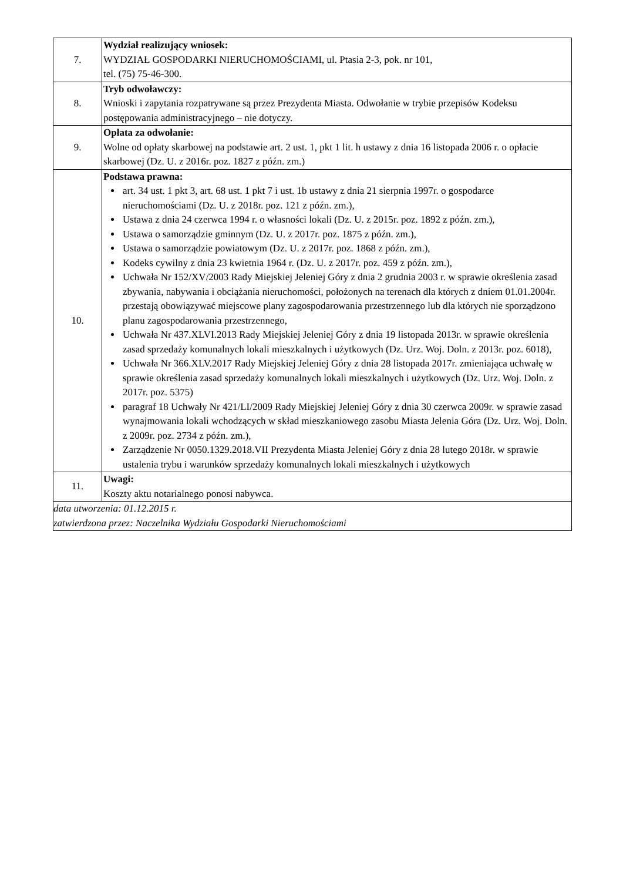| 7. | Wydział realizujący wniosek: WYDZIAŁ GOSPODARKI NIERUCHOMOŚCIAMI, ul. Ptasia 2-3, pok. nr 101, tel. (75) 75-46-300. |
| 8. | Tryb odwoławczy: Wnioski i zapytania rozpatrywane są przez Prezydenta Miasta. Odwołanie w trybie przepisów Kodeksu postępowania administracyjnego – nie dotyczy. |
| 9. | Opłata za odwołanie: Wolne od opłaty skarbowej na podstawie art. 2 ust. 1, pkt 1 lit. h ustawy z dnia 16 listopada 2006 r. o opłacie skarbowej (Dz. U. z 2016r. poz. 1827 z późn. zm.) |
| 10. | Podstawa prawna: art. 34 ust. 1 pkt 3, art. 68 ust. 1 pkt 7 i ust. 1b ustawy z dnia 21 sierpnia 1997r. o gospodarce nieruchomościami (Dz. U. z 2018r. poz. 121 z późn. zm.), Ustawa z dnia 24 czerwca 1994 r. o własności lokali (Dz. U. z 2015r. poz. 1892 z późn. zm.), Ustawa o samorządzie gminnym (Dz. U. z 2017r. poz. 1875 z późn. zm.), Ustawa o samorządzie powiatowym (Dz. U. z 2017r. poz. 1868 z późn. zm.), Kodeks cywilny z dnia 23 kwietnia 1964 r. (Dz. U. z 2017r. poz. 459 z późn. zm.), Uchwała Nr 152/XV/2003 Rady Miejskiej Jeleniej Góry z dnia 2 grudnia 2003 r. w sprawie określenia zasad zbywania, nabywania i obciążania nieruchomości, położonych na terenach dla których z dniem 01.01.2004r. przestają obowiązywać miejscowe plany zagospodarowania przestrzennego lub dla których nie sporządzono planu zagospodarowania przestrzennego, Uchwała Nr 437.XLVI.2013 Rady Miejskiej Jeleniej Góry z dnia 19 listopada 2013r. w sprawie określenia zasad sprzedaży komunalnych lokali mieszkalnych i użytkowych (Dz. Urz. Woj. Doln. z 2013r. poz. 6018), Uchwała Nr 366.XLV.2017 Rady Miejskiej Jeleniej Góry z dnia 28 listopada 2017r. zmieniająca uchwałę w sprawie określenia zasad sprzedaży komunalnych lokali mieszkalnych i użytkowych (Dz. Urz. Woj. Doln. z 2017r. poz. 5375) paragraf 18 Uchwały Nr 421/LI/2009 Rady Miejskiej Jeleniej Góry z dnia 30 czerwca 2009r. w sprawie zasad wynajmowania lokali wchodzących w skład mieszkaniowego zasobu Miasta Jelenia Góra (Dz. Urz. Woj. Doln. z 2009r. poz. 2734 z późn. zm.), Zarządzenie Nr 0050.1329.2018.VII Prezydenta Miasta Jeleniej Góry z dnia 28 lutego 2018r. w sprawie ustalenia trybu i warunków sprzedaży komunalnych lokali mieszkalnych i użytkowych |
| 11. | Uwagi: Koszty aktu notarialnego ponosi nabywca. |
| data utworzenia: 01.12.2015 r. zatwierdzona przez: Naczelnika Wydziału Gospodarki Nieruchomościami | |